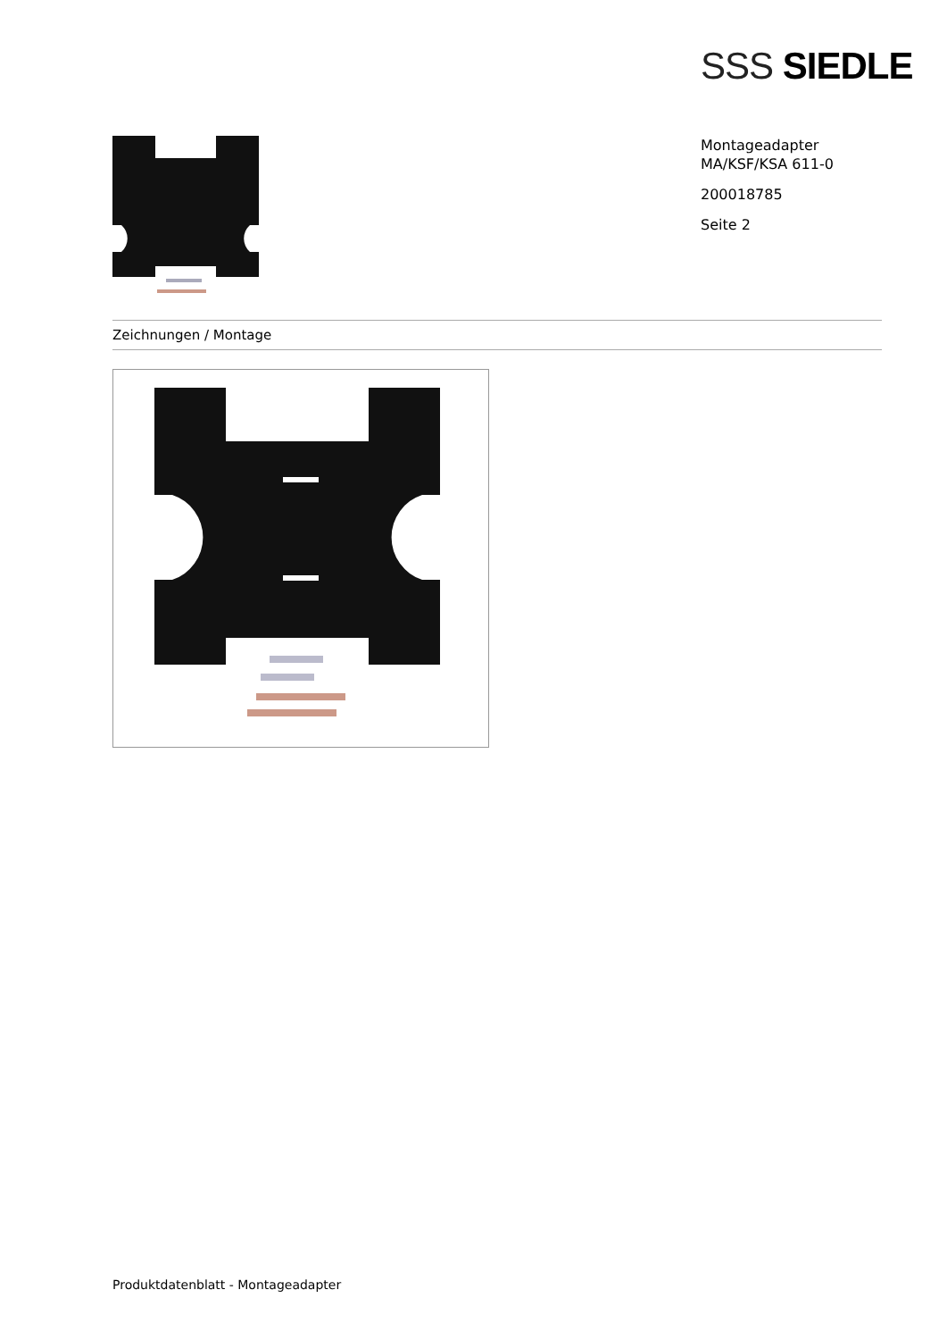SSS SIEDLE
Montageadapter
MA/KSF/KSA 611-0
200018785
Seite 2
Zeichnungen / Montage
Produktdatenblatt - Montageadapter